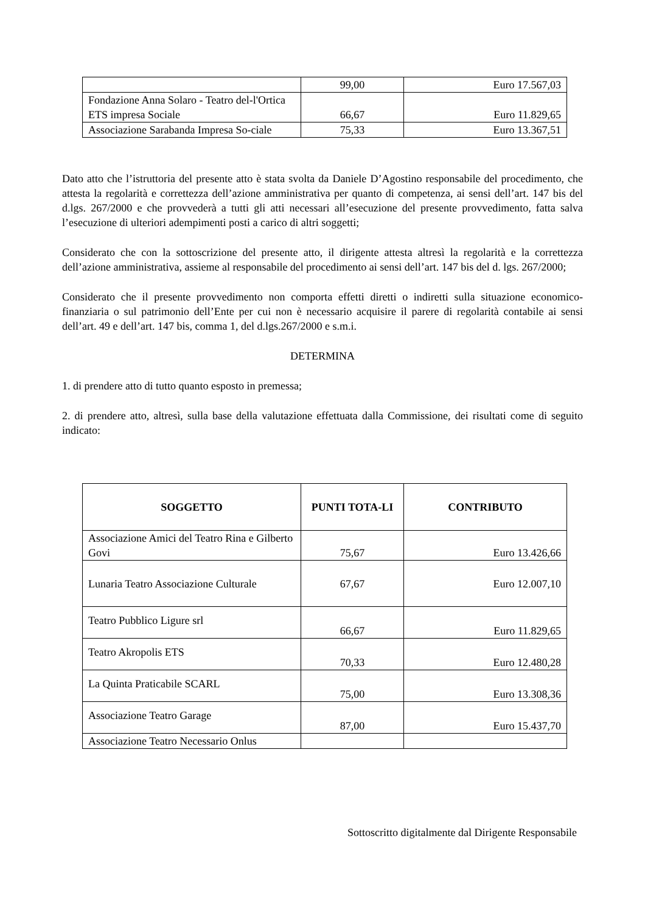| | 99,00 | Euro 17.567,03 |
| Fondazione Anna Solaro - Teatro del-l'Ortica ETS impresa Sociale | 66,67 | Euro 11.829,65 |
| Associazione Sarabanda Impresa So-ciale | 75,33 | Euro 13.367,51 |
Dato atto che l’istruttoria del presente atto è stata svolta da Daniele D’Agostino responsabile del procedimento, che attesta la regolarità e correttezza dell’azione amministrativa per quanto di competenza, ai sensi dell’art. 147 bis del d.lgs. 267/2000 e che provvederà a tutti gli atti necessari all’esecuzione del presente provvedimento, fatta salva l’esecuzione di ulteriori adempimenti posti a carico di altri soggetti;
Considerato che con la sottoscrizione del presente atto, il dirigente attesta altresì la regolarità e la correttezza dell’azione amministrativa, assieme al responsabile del procedimento ai sensi dell’art. 147 bis del d. lgs. 267/2000;
Considerato che il presente provvedimento non comporta effetti diretti o indiretti sulla situazione economico-finanziaria o sul patrimonio dell’Ente per cui non è necessario acquisire il parere di regolarità contabile ai sensi dell’art. 49 e dell’art. 147 bis, comma 1, del d.lgs.267/2000 e s.m.i.
DETERMINA
1. di prendere atto di tutto quanto esposto in premessa;
2. di prendere atto, altresì, sulla base della valutazione effettuata dalla Commissione, dei risultati come di seguito indicato:
| SOGGETTO | PUNTI TOTA-LI | CONTRIBUTO |
| --- | --- | --- |
| Associazione Amici del Teatro Rina e Gilberto Govi | 75,67 | Euro 13.426,66 |
| Lunaria Teatro Associazione Culturale | 67,67 | Euro 12.007,10 |
| Teatro Pubblico Ligure srl | 66,67 | Euro 11.829,65 |
| Teatro Akropolis ETS | 70,33 | Euro 12.480,28 |
| La Quinta Praticabile SCARL | 75,00 | Euro 13.308,36 |
| Associazione Teatro Garage | 87,00 | Euro 15.437,70 |
| Associazione Teatro Necessario Onlus | | |
Sottoscritto digitalmente dal Dirigente Responsabile